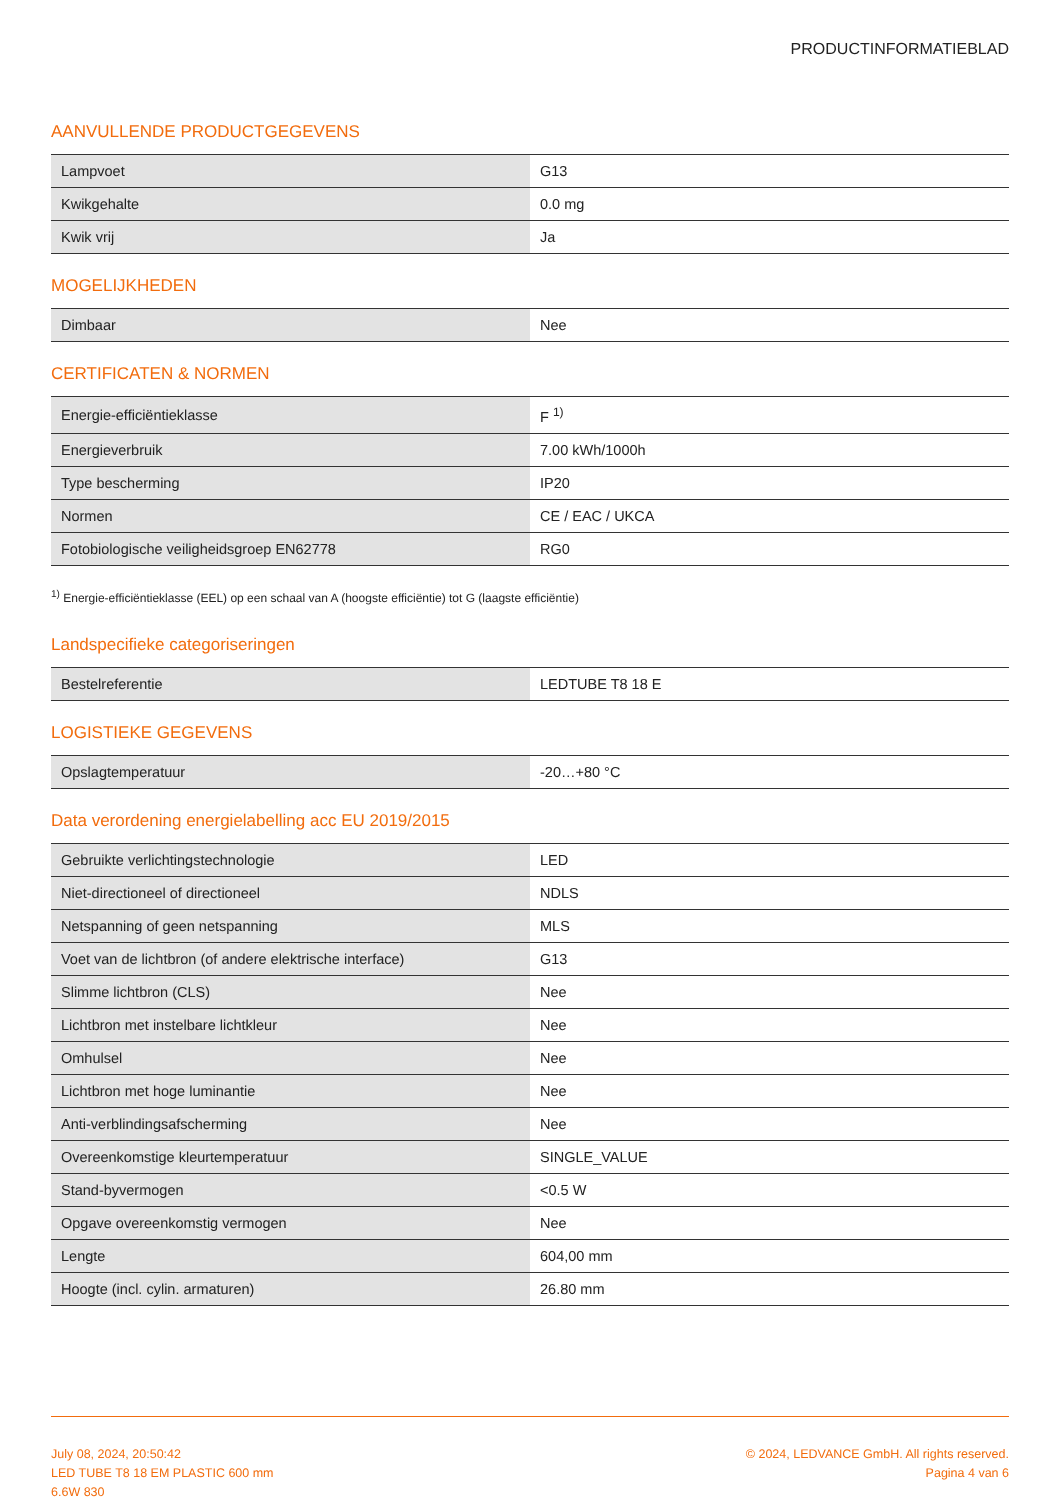PRODUCTINFORMATIEBLAD
AANVULLENDE PRODUCTGEGEVENS
| Lampvoet | G13 |
| Kwikgehalte | 0.0 mg |
| Kwik vrij | Ja |
MOGELIJKHEDEN
| Dimbaar | Nee |
CERTIFICATEN & NORMEN
| Energie-efficiëntieklasse | F <sup>1)</sup> |
| Energieverbruik | 7.00 kWh/1000h |
| Type bescherming | IP20 |
| Normen | CE / EAC / UKCA |
| Fotobiologische veiligheidsgroep EN62778 | RG0 |
<sup>1)</sup> Energie-efficiëntieklasse (EEL) op een schaal van A (hoogste efficiëntie) tot G (laagste efficiëntie)
Landspecifieke categoriseringen
| Bestelreferentie | LEDTUBE T8 18 E |
LOGISTIEKE GEGEVENS
| Opslagtemperatuur | -20…+80 °C |
Data verordening energielabelling acc EU 2019/2015
| Gebruikte verlichtingstechnologie | LED |
| Niet-directioneel of directioneel | NDLS |
| Netspanning of geen netspanning | MLS |
| Voet van de lichtbron (of andere elektrische interface) | G13 |
| Slimme lichtbron (CLS) | Nee |
| Lichtbron met instelbare lichtkleur | Nee |
| Omhulsel | Nee |
| Lichtbron met hoge luminantie | Nee |
| Anti-verblindingsafscherming | Nee |
| Overeenkomstige kleurtemperatuur | SINGLE_VALUE |
| Stand-byvermogen | <0.5 W |
| Opgave overeenkomstig vermogen | Nee |
| Lengte | 604,00 mm |
| Hoogte (incl. cylin. armaturen) | 26.80 mm |
July 08, 2024, 20:50:42
LED TUBE T8 18 EM PLASTIC 600 mm
6.6W 830
© 2024, LEDVANCE GmbH. All rights reserved.
Pagina 4 van 6